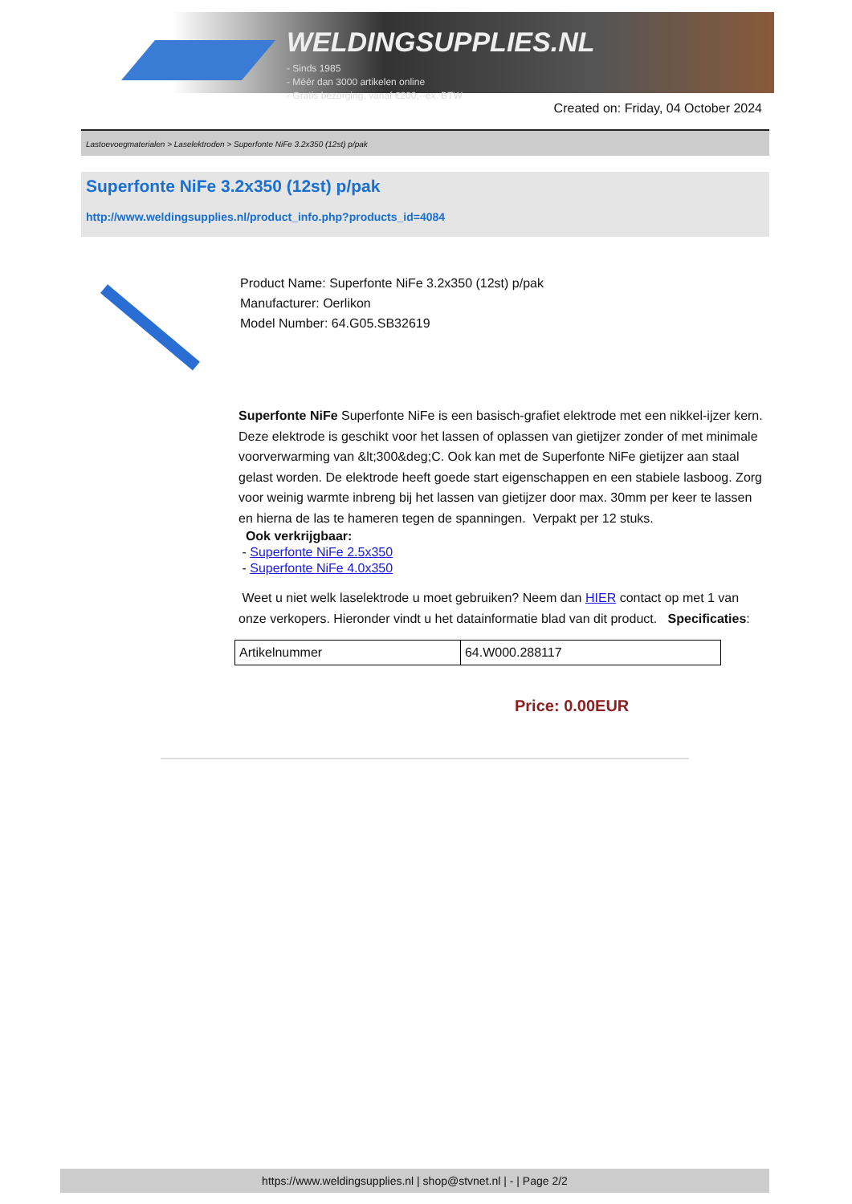WELDINGSUPPLIES.NL
- Sinds 1985
- Méér dan 3000 artikelen online
- Gratis bezorging, vanaf €200,--ex. BTW
Created on: Friday, 04 October 2024
Lastoevoegmaterialen > Laselektroden > Superfonte NiFe 3.2x350 (12st) p/pak
Superfonte NiFe 3.2x350 (12st) p/pak
http://www.weldingsupplies.nl/product_info.php?products_id=4084
Product Name: Superfonte NiFe 3.2x350 (12st) p/pak
Manufacturer: Oerlikon
Model Number: 64.G05.SB32619
Superfonte NiFe Superfonte NiFe is een basisch-grafiet elektrode met een nikkel-ijzer kern. Deze elektrode is geschikt voor het lassen of oplassen van gietijzer zonder of met minimale voorverwarming van &lt;300&deg;C. Ook kan met de Superfonte NiFe gietijzer aan staal gelast worden. De elektrode heeft goede start eigenschappen en een stabiele lasboog. Zorg voor weinig warmte inbreng bij het lassen van gietijzer door max. 30mm per keer te lassen en hierna de las te hameren tegen de spanningen. Verpakt per 12 stuks.
Ook verkrijgbaar:
- Superfonte NiFe 2.5x350
- Superfonte NiFe 4.0x350
Weet u niet welk laselektrode u moet gebruiken? Neem dan HIER contact op met 1 van onze verkopers. Hieronder vindt u het datainformatie blad van dit product. Specificaties:
| Artikelnummer | 64.W000.288117 |
Price: 0.00EUR
https://www.weldingsupplies.nl | shop@stvnet.nl | - | Page 2/2